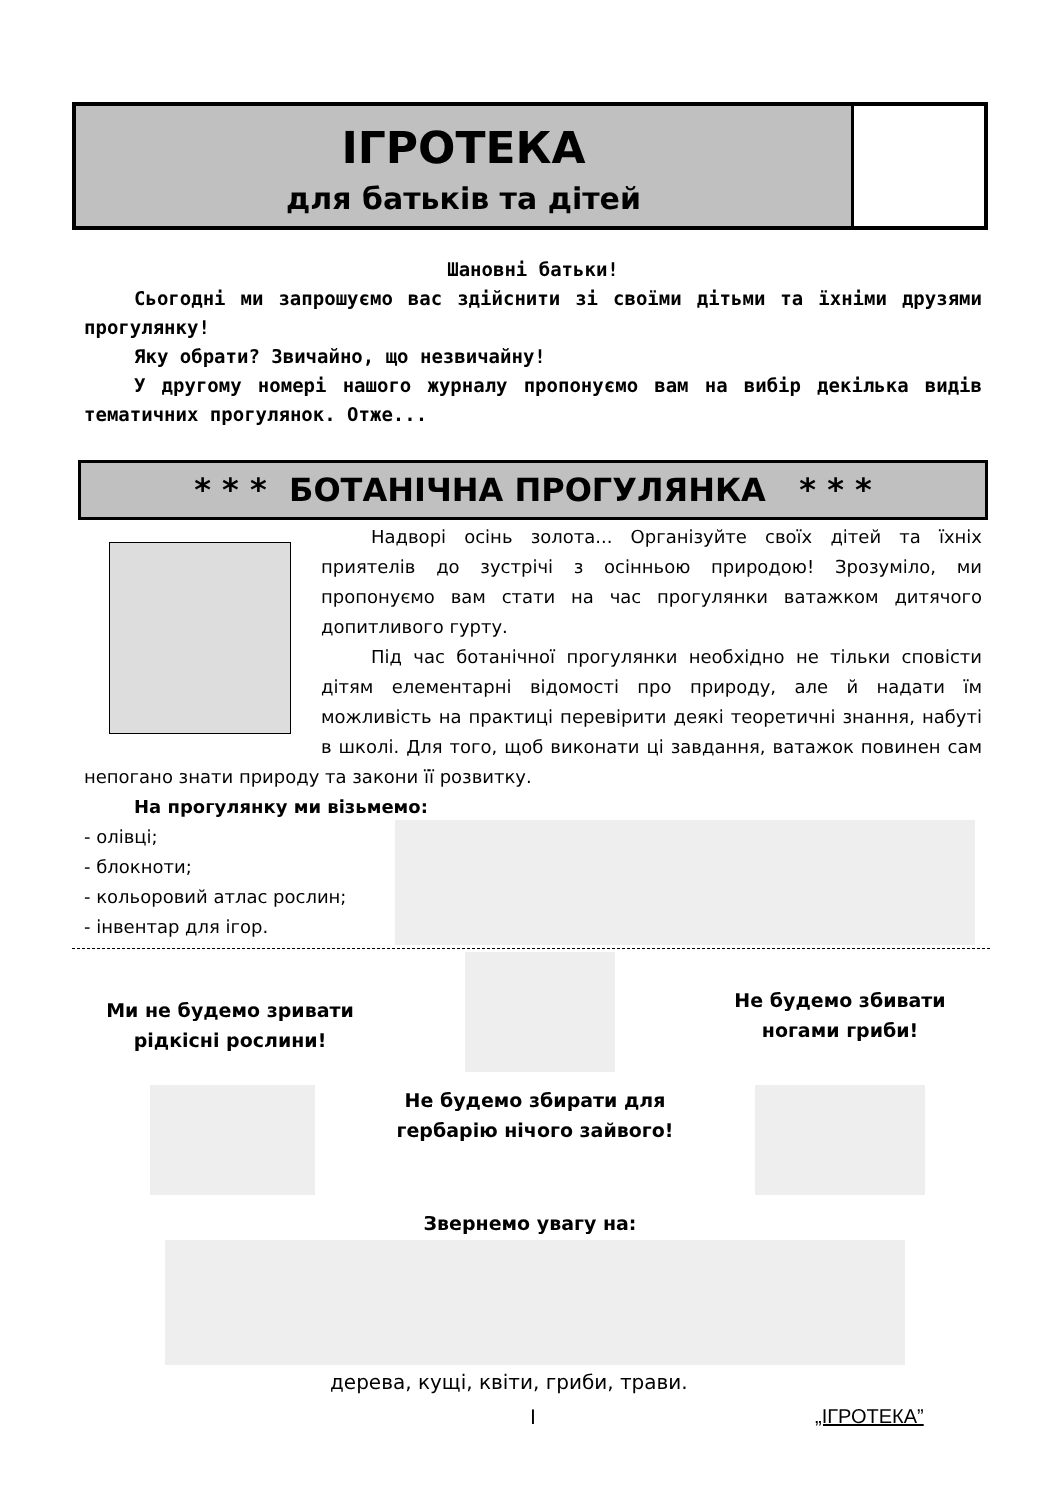ІГРОТЕКА
для батьків та дітей
Шановні батьки!
Сьогодні ми запрошуємо вас здійснити зі своїми дітьми та їхніми друзями прогулянку!
Яку обрати? Звичайно, що незвичайну!
У другому номері нашого журналу пропонуємо вам на вибір декілька видів тематичних прогулянок. Отже...
* * * БОТАНІЧНА ПРОГУЛЯНКА * * *
Надворі осінь золота... Організуйте своїх дітей та їхніх приятелів до зустрічі з осінньою природою! Зрозуміло, ми пропонуємо вам стати на час прогулянки ватажком дитячого допитливого гурту.
Під час ботанічної прогулянки необхідно не тільки сповісти дітям елементарні відомості про природу, але й надати їм можливість на практиці перевірити деякі теоретичні знання, набуті в школі. Для того, щоб виконати ці завдання, ватажок повинен сам непогано знати природу та закони її розвитку.
На прогулянку ми візьмемо:
- олівці;
- блокноти;
- кольоровий атлас рослин;
- інвентар для ігор.
Ми не будемо зривати рідкісні рослини!
Не будемо збивати ногами гриби!
Не будемо збирати для гербарію нічого зайвого!
Звернемо увагу на:
дерева, кущі, квіти, гриби, трави.
I „ІГРОТЕКА”